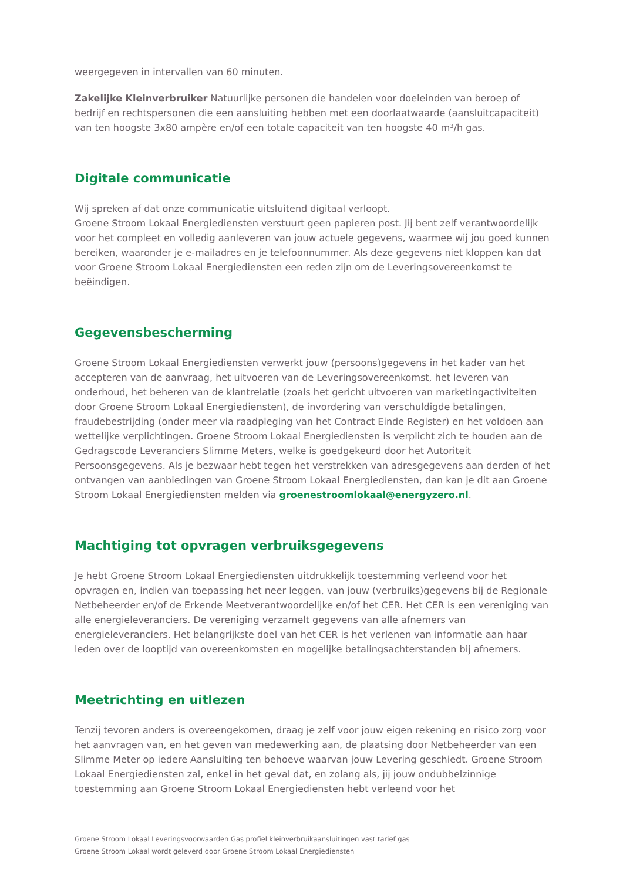weergegeven in intervallen van 60 minuten.
Zakelijke Kleinverbruiker Natuurlijke personen die handelen voor doeleinden van beroep of bedrijf en rechtspersonen die een aansluiting hebben met een doorlaatwaarde (aansluitcapaciteit) van ten hoogste 3x80 ampère en/of een totale capaciteit van ten hoogste 40 m³/h gas.
Digitale communicatie
Wij spreken af dat onze communicatie uitsluitend digitaal verloopt.
Groene Stroom Lokaal Energiediensten verstuurt geen papieren post. Jij bent zelf verantwoordelijk voor het compleet en volledig aanleveren van jouw actuele gegevens, waarmee wij jou goed kunnen bereiken, waaronder je e-mailadres en je telefoonnummer. Als deze gegevens niet kloppen kan dat voor Groene Stroom Lokaal Energiediensten een reden zijn om de Leveringsovereenkomst te beëindigen.
Gegevensbescherming
Groene Stroom Lokaal Energiediensten verwerkt jouw (persoons)gegevens in het kader van het accepteren van de aanvraag, het uitvoeren van de Leveringsovereenkomst, het leveren van onderhoud, het beheren van de klantrelatie (zoals het gericht uitvoeren van marketingactiviteiten door Groene Stroom Lokaal Energiediensten), de invordering van verschuldigde betalingen, fraudebestrijding (onder meer via raadpleging van het Contract Einde Register) en het voldoen aan wettelijke verplichtingen. Groene Stroom Lokaal Energiediensten is verplicht zich te houden aan de Gedragscode Leveranciers Slimme Meters, welke is goedgekeurd door het Autoriteit Persoonsgegevens. Als je bezwaar hebt tegen het verstrekken van adresgegevens aan derden of het ontvangen van aanbiedingen van Groene Stroom Lokaal Energiediensten, dan kan je dit aan Groene Stroom Lokaal Energiediensten melden via groenestroomlokaal@energyzero.nl.
Machtiging tot opvragen verbruiksgegevens
Je hebt Groene Stroom Lokaal Energiediensten uitdrukkelijk toestemming verleend voor het opvragen en, indien van toepassing het neer leggen, van jouw (verbruiks)gegevens bij de Regionale Netbeheerder en/of de Erkende Meetverantwoordelijke en/of het CER. Het CER is een vereniging van alle energieleveranciers. De vereniging verzamelt gegevens van alle afnemers van energieleveranciers. Het belangrijkste doel van het CER is het verlenen van informatie aan haar leden over de looptijd van overeenkomsten en mogelijke betalingsachterstanden bij afnemers.
Meetrichting en uitlezen
Tenzij tevoren anders is overeengekomen, draag je zelf voor jouw eigen rekening en risico zorg voor het aanvragen van, en het geven van medewerking aan, de plaatsing door Netbeheerder van een Slimme Meter op iedere Aansluiting ten behoeve waarvan jouw Levering geschiedt. Groene Stroom Lokaal Energiediensten zal, enkel in het geval dat, en zolang als, jij jouw ondubbelzinnige toestemming aan Groene Stroom Lokaal Energiediensten hebt verleend voor het
Groene Stroom Lokaal Leveringsvoorwaarden Gas profiel kleinverbruikaansluitingen vast tarief gas
Groene Stroom Lokaal wordt geleverd door Groene Stroom Lokaal Energiediensten